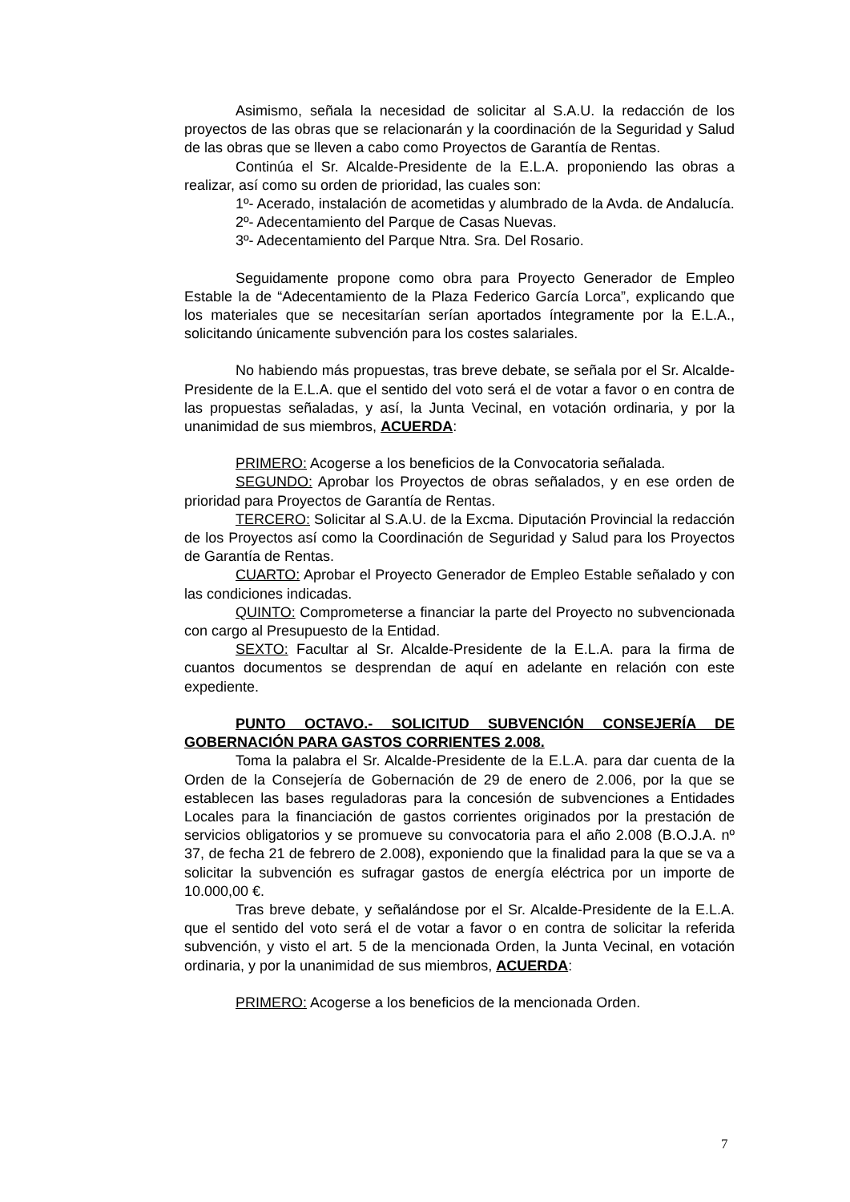Asimismo, señala la necesidad de solicitar al S.A.U. la redacción de los proyectos de las obras que se relacionarán y la coordinación de la Seguridad y Salud de las obras que se lleven a cabo como Proyectos de Garantía de Rentas.
Continúa el Sr. Alcalde-Presidente de la E.L.A. proponiendo las obras a realizar, así como su orden de prioridad, las cuales son:
1º- Acerado, instalación de acometidas y alumbrado de la Avda. de Andalucía.
2º- Adecentamiento del Parque de Casas Nuevas.
3º- Adecentamiento del Parque Ntra. Sra. Del Rosario.
Seguidamente propone como obra para Proyecto Generador de Empleo Estable la de “Adecentamiento de la Plaza Federico García Lorca”, explicando que los materiales que se necesitarían serían aportados íntegramente por la E.L.A., solicitando únicamente subvención para los costes salariales.
No habiendo más propuestas, tras breve debate, se señala por el Sr. Alcalde-Presidente de la E.L.A. que el sentido del voto será el de votar a favor o en contra de las propuestas señaladas, y así, la Junta Vecinal, en votación ordinaria, y por la unanimidad de sus miembros, ACUERDA:
PRIMERO: Acogerse a los beneficios de la Convocatoria señalada.
SEGUNDO: Aprobar los Proyectos de obras señalados, y en ese orden de prioridad para Proyectos de Garantía de Rentas.
TERCERO: Solicitar al S.A.U. de la Excma. Diputación Provincial la redacción de los Proyectos así como la Coordinación de Seguridad y Salud para los Proyectos de Garantía de Rentas.
CUARTO: Aprobar el Proyecto Generador de Empleo Estable señalado y con las condiciones indicadas.
QUINTO: Comprometerse a financiar la parte del Proyecto no subvencionada con cargo al Presupuesto de la Entidad.
SEXTO: Facultar al Sr. Alcalde-Presidente de la E.L.A. para la firma de cuantos documentos se desprendan de aquí en adelante en relación con este expediente.
PUNTO OCTAVO.- SOLICITUD SUBVENCIÓN CONSEJERÍA DE GOBERNACIÓN PARA GASTOS CORRIENTES 2.008.
Toma la palabra el Sr. Alcalde-Presidente de la E.L.A. para dar cuenta de la Orden de la Consejería de Gobernación de 29 de enero de 2.006, por la que se establecen las bases reguladoras para la concesión de subvenciones a Entidades Locales para la financiación de gastos corrientes originados por la prestación de servicios obligatorios y se promueve su convocatoria para el año 2.008 (B.O.J.A. nº 37, de fecha 21 de febrero de 2.008), exponiendo que la finalidad para la que se va a solicitar la subvención es sufragar gastos de energía eléctrica por un importe de 10.000,00 €.
Tras breve debate, y señalándose por el Sr. Alcalde-Presidente de la E.L.A. que el sentido del voto será el de votar a favor o en contra de solicitar la referida subvención, y visto el art. 5 de la mencionada Orden, la Junta Vecinal, en votación ordinaria, y por la unanimidad de sus miembros, ACUERDA:
PRIMERO: Acogerse a los beneficios de la mencionada Orden.
7